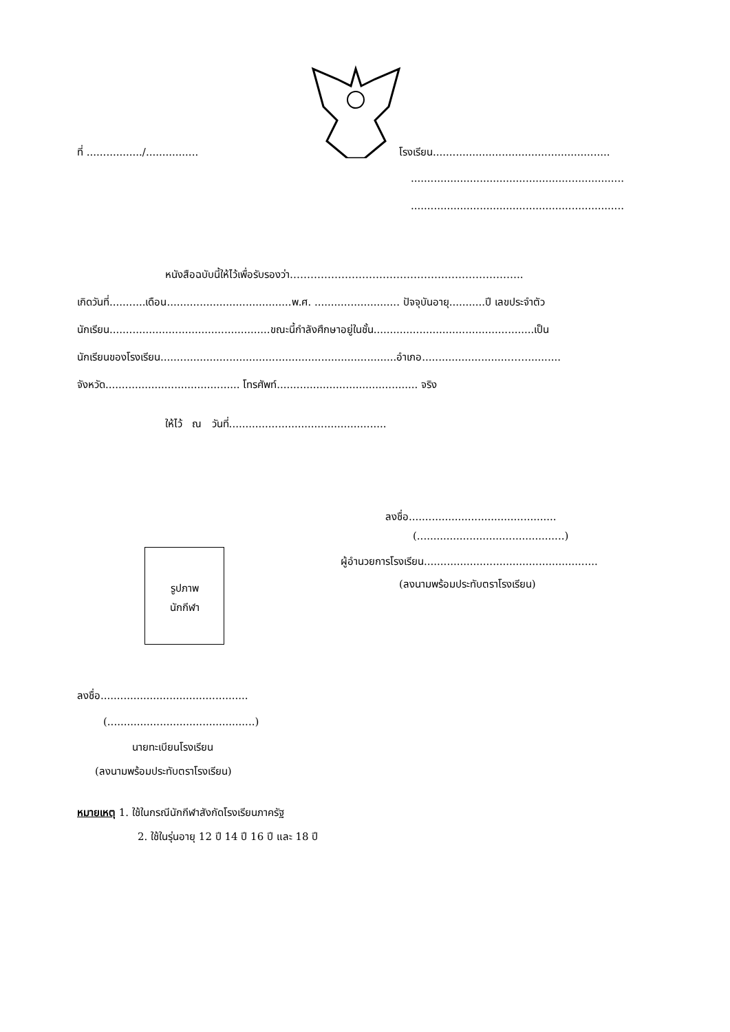ที่ ................./................ โรงเรียน......................................................
.................................................................
.................................................................
หนังสือฉบับนี้ให้ไว้เพื่อรับรองว่า…………………………………………………………..
เกิดวันที่...........เดือน......................................พ.ศ. .......................... ปัจจุบันอายุ...........ปี เลขประจำตัว
นักเรียน.................................................ขณะนี้กำลังศึกษาอยู่ในชั้น.................................................เป็น
นักเรียนของโรงเรียน........................................................................อำเภอ..........................……..........
จังหวัด......................................... โทรศัพท์........................................... จริง
ให้ไว้ ณ วันที่................................................
ลงชื่อ.............................................
(.............................................)
ผู้อำนวยการโรงเรียน.....................................................
(ลงนามพร้อมประทับตราโรงเรียน)
รูปภาพ
นักกีฬา
ลงชื่อ.............................................
(.............................................)
นายทะเบียนโรงเรียน
(ลงนามพร้อมประทับตราโรงเรียน)
หมายเหตุ 1. ใช้ในกรณีนักกีฬาสังกัดโรงเรียนภาครัฐ
2. ใช้ในรุ่นอายุ 12 ปี 14 ปี 16 ปี และ 18 ปี